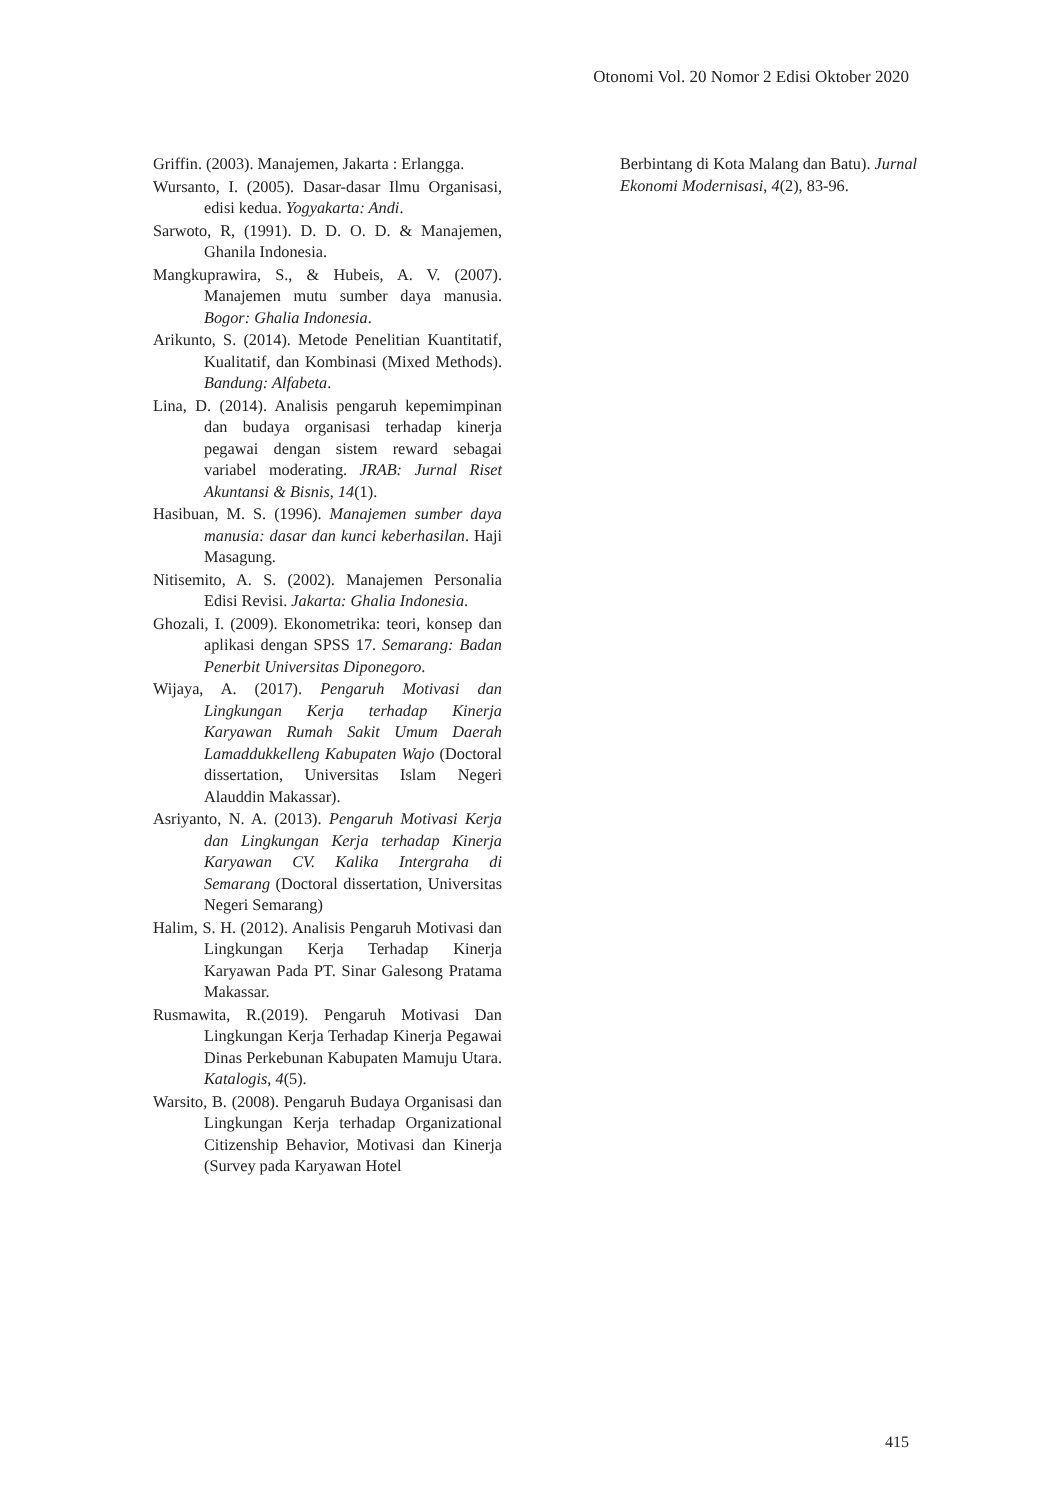Otonomi Vol. 20 Nomor 2 Edisi Oktober 2020
Griffin. (2003). Manajemen, Jakarta : Erlangga.
Wursanto, I. (2005). Dasar-dasar Ilmu Organisasi, edisi kedua. Yogyakarta: Andi.
Sarwoto, R, (1991). D. D. O. D. & Manajemen, Ghanila Indonesia.
Mangkuprawira, S., & Hubeis, A. V. (2007). Manajemen mutu sumber daya manusia. Bogor: Ghalia Indonesia.
Arikunto, S. (2014). Metode Penelitian Kuantitatif, Kualitatif, dan Kombinasi (Mixed Methods). Bandung: Alfabeta.
Lina, D. (2014). Analisis pengaruh kepemimpinan dan budaya organisasi terhadap kinerja pegawai dengan sistem reward sebagai variabel moderating. JRAB: Jurnal Riset Akuntansi & Bisnis, 14(1).
Hasibuan, M. S. (1996). Manajemen sumber daya manusia: dasar dan kunci keberhasilan. Haji Masagung.
Nitisemito, A. S. (2002). Manajemen Personalia Edisi Revisi. Jakarta: Ghalia Indonesia.
Ghozali, I. (2009). Ekonometrika: teori, konsep dan aplikasi dengan SPSS 17. Semarang: Badan Penerbit Universitas Diponegoro.
Wijaya, A. (2017). Pengaruh Motivasi dan Lingkungan Kerja terhadap Kinerja Karyawan Rumah Sakit Umum Daerah Lamaddukkelleng Kabupaten Wajo (Doctoral dissertation, Universitas Islam Negeri Alauddin Makassar).
Asriyanto, N. A. (2013). Pengaruh Motivasi Kerja dan Lingkungan Kerja terhadap Kinerja Karyawan CV. Kalika Intergraha di Semarang (Doctoral dissertation, Universitas Negeri Semarang)
Halim, S. H. (2012). Analisis Pengaruh Motivasi dan Lingkungan Kerja Terhadap Kinerja Karyawan Pada PT. Sinar Galesong Pratama Makassar.
Rusmawita, R.(2019). Pengaruh Motivasi Dan Lingkungan Kerja Terhadap Kinerja Pegawai Dinas Perkebunan Kabupaten Mamuju Utara. Katalogis, 4(5).
Warsito, B. (2008). Pengaruh Budaya Organisasi dan Lingkungan Kerja terhadap Organizational Citizenship Behavior, Motivasi dan Kinerja (Survey pada Karyawan Hotel
Berbintang di Kota Malang dan Batu). Jurnal Ekonomi Modernisasi, 4(2), 83-96.
415